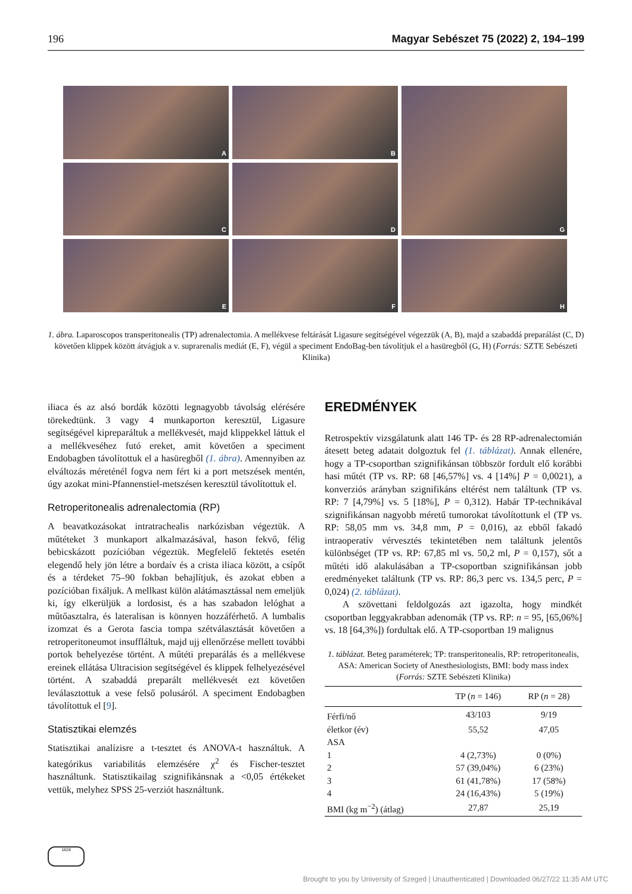196 Magyar Sebészet 75 (2022) 2, 194–199
A
B
G
C
D
E
F
H
1. ábra. Laparoscopos transperitonealis (TP) adrenalectomia. A mellékvese feltárását Ligasure segítségével végezzük (A, B), majd a szabaddá preparálást (C, D) követően klippek között átvágjuk a v. suprarenalis mediát (E, F), végül a speciment EndoBag-ben távolítjuk el a hasüregből (G, H) (Forrás: SZTE Sebészeti Klinika)
iliaca és az alsó bordák közötti legnagyobb távolság elérésére törekedtünk. 3 vagy 4 munkaporton keresztül, Ligasure segítségével kipreparáltuk a mellékvesét, majd klippekkel láttuk el a mellékveséhez futó ereket, amit követően a speciment Endobagben távolítottuk el a hasüregből (1. ábra). Amennyiben az elváltozás méreténél fogva nem fért ki a port metszések mentén, úgy azokat mini-Pfannenstiel-metszésen keresztül távolítottuk el.
Retroperitonealis adrenalectomia (RP)
A beavatkozásokat intratrachealis narkózisban végeztük. A műtéteket 3 munkaport alkalmazásával, hason fekvő, félig bebicskázott pozícióban végeztük. Megfelelő fektetés esetén elegendő hely jön létre a bordaív és a crista iliaca között, a csípőt és a térdeket 75–90 fokban behajlítjuk, és azokat ebben a pozícióban fixáljuk. A mellkast külön alátámasztással nem emeljük ki, így elkerüljük a lordosist, és a has szabadon lelóghat a műtőasztalra, és lateralisan is könnyen hozzáférhető. A lumbalis izomzat és a Gerota fascia tompa szétválasztását követően a retroperitoneumot insuffláltuk, majd ujj ellenőrzése mellett további portok behelyezése történt. A műtéti preparálás és a mellékvese ereinek ellátása Ultracision segítségével és klippek felhelyezésével történt. A szabaddá preparált mellékvesét ezt követően leválasztottuk a vese felső polusáról. A speciment Endobagben távolítottuk el [9].
Statisztikai elemzés
Statisztikai analízisre a t-tesztet és ANOVA-t használtuk. A kategórikus variabilitás elemzésére χ<sup>2</sup> és Fischer-tesztet használtunk. Statisztikailag szignifikánsnak a <0,05 értékeket vettük, melyhez SPSS 25-verziót használtunk.
EREDMÉNYEK
Retrospektív vizsgálatunk alatt 146 TP- és 28 RP-adrenalectomián átesett beteg adatait dolgoztuk fel (1. táblázat). Annak ellenére, hogy a TP-csoportban szignifikánsan többször fordult elő korábbi hasi műtét (TP vs. RP: 68 [46,57%] vs. 4 [14%] P = 0,0021), a konverziós arányban szignifikáns eltérést nem találtunk (TP vs. RP: 7 [4,79%] vs. 5 [18%], P = 0,312). Habár TP-technikával szignifikánsan nagyobb méretű tumorokat távolítottunk el (TP vs. RP: 58,05 mm vs. 34,8 mm, P = 0,016), az ebből fakadó intraoperatív vérvesztés tekintetében nem találtunk jelentős különbséget (TP vs. RP: 67,85 ml vs. 50,2 ml, P = 0,157), sőt a műtéti idő alakulásában a TP-csoportban szignifikánsan jobb eredményeket találtunk (TP vs. RP: 86,3 perc vs. 134,5 perc, P = 0,024) (2. táblázat).
A szövettani feldolgozás azt igazolta, hogy mindkét csoportban leggyakrabban adenomák (TP vs. RP: n = 95, [65,06%] vs. 18 [64,3%]) fordultak elő. A TP-csoportban 19 malignus
1. táblázat. Beteg paraméterek; TP: transperitonealis, RP: retroperitonealis, ASA: American Society of Anesthesiologists, BMI: body mass index (Forrás: SZTE Sebészeti Klinika)
| | TP ( n = 146) | RP ( n = 28) |
| --- | --- | --- |
| Férfi/nő | 43/103 | 9/19 |
| életkor (év) | 55,52 | 47,05 |
| ASA | | |
| 1 | 4 (2,73%) | 0 (0%) |
| 2 | 57 (39,04%) | 6 (23%) |
| 3 | 61 (41,78%) | 17 (58%) |
| 4 | 24 (16,43%) | 5 (19%) |
| BMI (kg m<sup>−2</sup>) (átlag) | 27,87 | 25,19 |
1828
Brought to you by University of Szeged | Unauthenticated | Downloaded 06/27/22 11:35 AM UTC